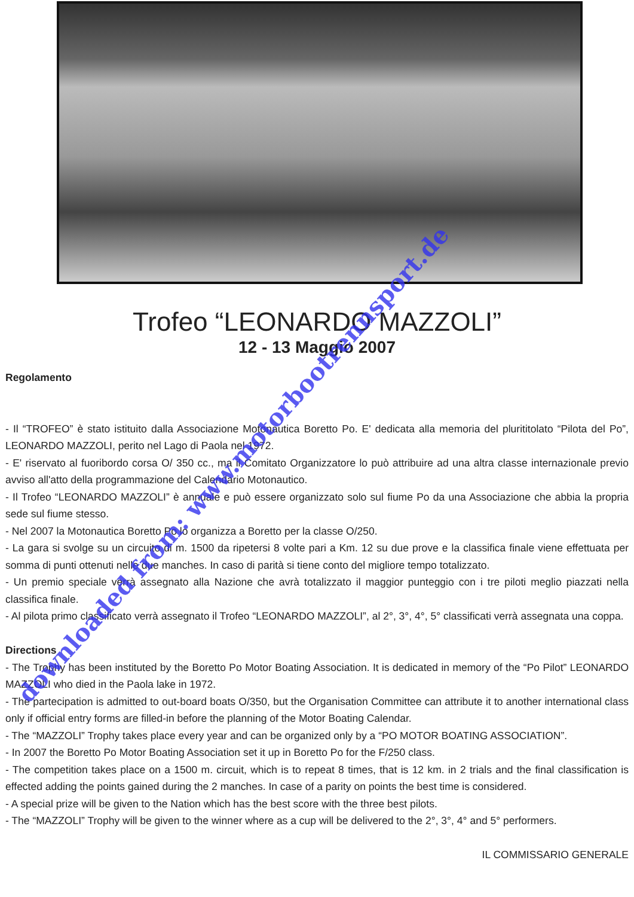Trofeo “LEONARDO MAZZOLI”
12 - 13 Maggio 2007
Regolamento
- Il “TROFEO” è stato istituito dalla Associazione Motonautica Boretto Po. E' dedicata alla memoria del plurititolato “Pilota del Po”, LEONARDO MAZZOLI, perito nel Lago di Paola nel 1972.
- E' riservato al fuoribordo corsa O/ 350 cc., ma il Comitato Organizzatore lo può attribuire ad una altra classe internazionale previo avviso all'atto della programmazione del Calendario Motonautico.
- Il Trofeo “LEONARDO MAZZOLI” è annuale e può essere organizzato solo sul fiume Po da una Associazione che abbia la propria sede sul fiume stesso.
- Nel 2007 la Motonautica Boretto Po lo organizza a Boretto per la classe O/250.
- La gara si svolge su un circuito di m. 1500 da ripetersi 8 volte pari a Km. 12 su due prove e la classifica finale viene effettuata per somma di punti ottenuti nelle due manches. In caso di parità si tiene conto del migliore tempo totalizzato.
- Un premio speciale verrà assegnato alla Nazione che avrà totalizzato il maggior punteggio con i tre piloti meglio piazzati nella classifica finale.
- Al pilota primo classificato verrà assegnato il Trofeo “LEONARDO MAZZOLI”, al 2°, 3°, 4°, 5° classificati verrà assegnata una coppa.
Directions
- The Trophy has been instituted by the Boretto Po Motor Boating Association. It is dedicated in memory of the “Po Pilot” LEONARDO MAZZOLI who died in the Paola lake in 1972.
- The partecipation is admitted to out-board boats O/350, but the Organisation Committee can attribute it to another international class only if official entry forms are filled-in before the planning of the Motor Boating Calendar.
- The “MAZZOLI” Trophy takes place every year and can be organized only by a “PO MOTOR BOATING ASSOCIATION”.
- In 2007 the Boretto Po Motor Boating Association set it up in Boretto Po for the F/250 class.
- The competition takes place on a 1500 m. circuit, which is to repeat 8 times, that is 12 km. in 2 trials and the final classification is effected adding the points gained during the 2 manches. In case of a parity on points the best time is considered.
- A special prize will be given to the Nation which has the best score with the three best pilots.
- The “MAZZOLI” Trophy will be given to the winner where as a cup will be delivered to the 2°, 3°, 4° and 5° performers.
IL COMMISSARIO GENERALE
downloaded from: www.motorbootrennsport.de